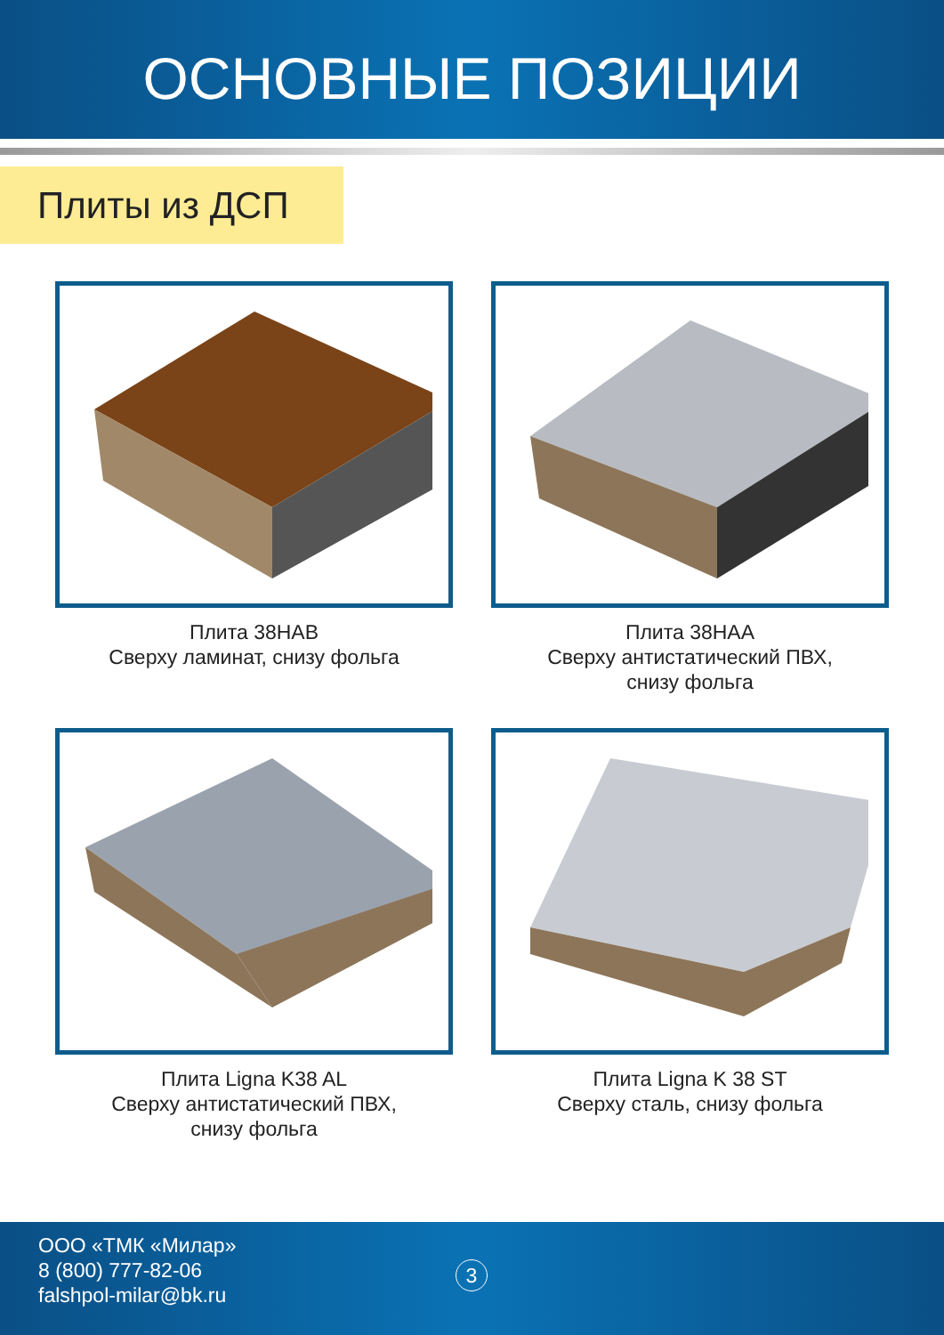ОСНОВНЫЕ ПОЗИЦИИ
Плиты из ДСП
Плита 38НАВ
Сверху ламинат, снизу фольга
Плита 38НАА
Сверху антистатический ПВХ,
снизу фольга
Плита Ligna K38 AL
Сверху антистатический ПВХ,
снизу фольга
Плита Ligna K 38 ST
Сверху сталь, снизу фольга
ООО «ТМК «Милар»
8 (800) 777-82-06
falshpol-milar@bk.ru
3